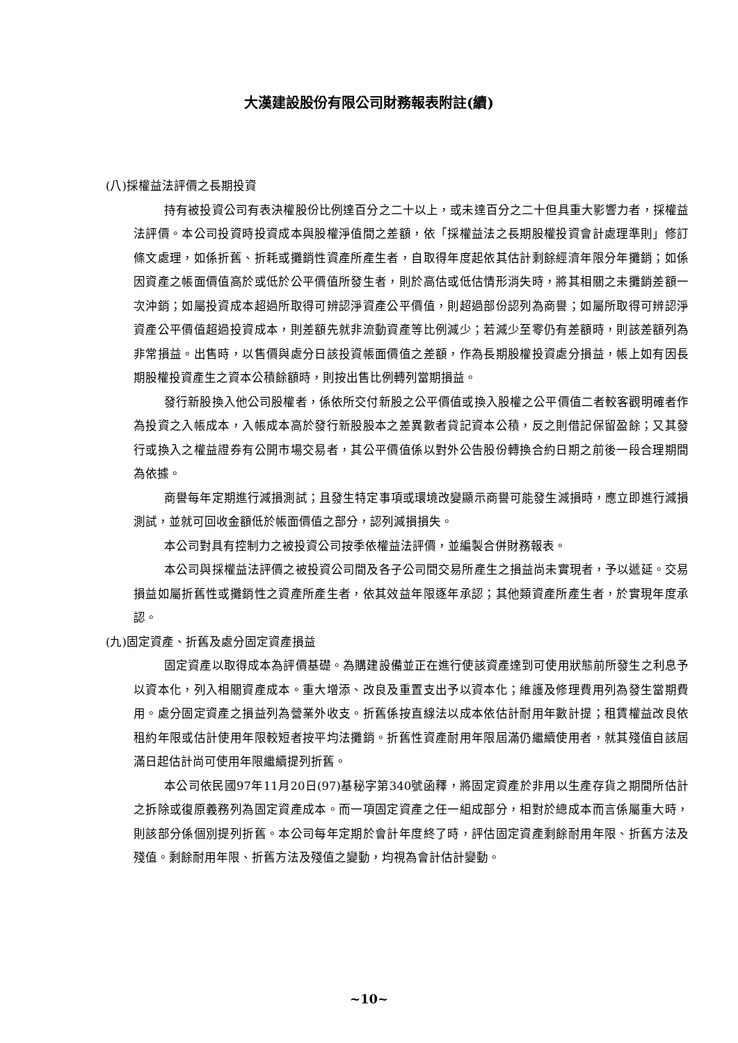大漢建設股份有限公司財務報表附註(續)
(八)採權益法評價之長期投資
持有被投資公司有表決權股份比例達百分之二十以上，或未達百分之二十但具重大影響力者，採權益法評價。本公司投資時投資成本與股權淨值間之差額，依「採權益法之長期股權投資會計處理準則」修訂條文處理，如係折舊、折耗或攤銷性資產所產生者，自取得年度起依其估計剩餘經濟年限分年攤銷；如係因資產之帳面價值高於或低於公平價值所發生者，則於高估或低估情形消失時，將其相關之未攤銷差額一次沖銷；如屬投資成本超過所取得可辨認淨資產公平價值，則超過部份認列為商譽；如屬所取得可辨認淨資產公平價值超過投資成本，則差額先就非流動資產等比例減少；若減少至零仍有差額時，則該差額列為非常損益。出售時，以售價與處分日該投資帳面價值之差額，作為長期股權投資處分損益，帳上如有因長期股權投資產生之資本公積餘額時，則按出售比例轉列當期損益。
發行新股換入他公司股權者，係依所交付新股之公平價值或換入股權之公平價值二者較客觀明確者作為投資之入帳成本，入帳成本高於發行新股股本之差異數者貸記資本公積，反之則借記保留盈餘；又其發行或換入之權益證券有公開市場交易者，其公平價值係以對外公告股份轉換合約日期之前後一段合理期間為依據。
商譽每年定期進行減損測試；且發生特定事項或環境改變顯示商譽可能發生減損時，應立即進行減損測試，並就可回收金額低於帳面價值之部分，認列減損損失。
本公司對具有控制力之被投資公司按季依權益法評價，並編製合併財務報表。
本公司與採權益法評價之被投資公司間及各子公司間交易所產生之損益尚未實現者，予以遞延。交易損益如屬折舊性或攤銷性之資產所產生者，依其效益年限逐年承認；其他類資產所產生者，於實現年度承認。
(九)固定資產、折舊及處分固定資產損益
固定資產以取得成本為評價基礎。為購建設備並正在進行使該資產達到可使用狀態前所發生之利息予以資本化，列入相關資產成本。重大增添、改良及重置支出予以資本化；維護及修理費用列為發生當期費用。處分固定資產之損益列為營業外收支。折舊係按直線法以成本依估計耐用年數計提；租賃權益改良依租約年限或估計使用年限較短者按平均法攤銷。折舊性資產耐用年限屆滿仍繼續使用者，就其殘值自該屆滿日起估計尚可使用年限繼續提列折舊。
本公司依民國97年11月20日(97)基秘字第340號函釋，將固定資產於非用以生產存貨之期間所估計之拆除或復原義務列為固定資產成本。而一項固定資產之任一組成部分，相對於總成本而言係屬重大時，則該部分係個別提列折舊。本公司每年定期於會計年度終了時，評估固定資產剩餘耐用年限、折舊方法及殘值。剩餘耐用年限、折舊方法及殘值之變動，均視為會計估計變動。
~10~